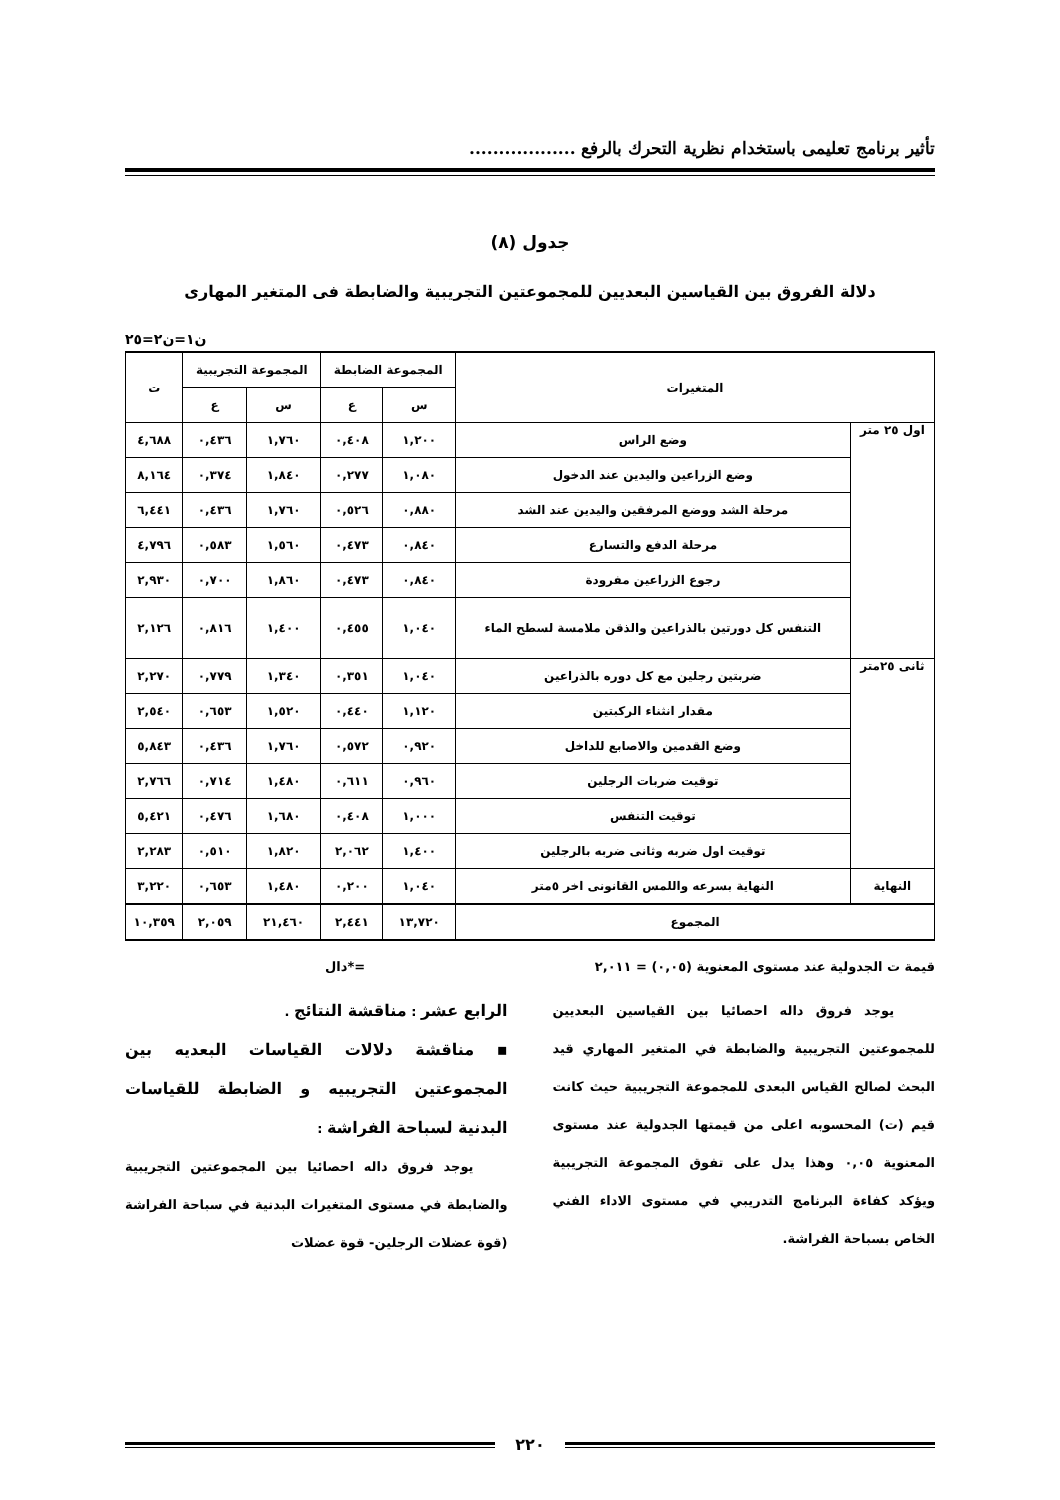تأثير برنامج تعليمى باستخدام نظرية التحرك بالرفع ..................
جدول (٨)
دلالة الفروق بين القياسين البعديين للمجموعتين التجريبية والضابطة فى المتغير المهارى
ن١=ن٢=٢٥
| المتغيرات | | المجموعة الضابطة | | المجموعة التجريبية | | ت |
| --- | --- | --- | --- | --- | --- | --- |
| | | س | ع | س | ع | |
| اول ٢٥ متر | وضع الراس | ١,٢٠٠ | ٠,٤٠٨ | ١,٧٦٠ | ٠,٤٣٦ | ٤,٦٨٨ |
| | وضع الزراعين واليدين عند الدخول | ١,٠٨٠ | ٠,٢٧٧ | ١,٨٤٠ | ٠,٣٧٤ | ٨,١٦٤ |
| | مرحلة الشد ووضع المرفقين واليدين عند الشد | ٠,٨٨٠ | ٠,٥٢٦ | ١,٧٦٠ | ٠,٤٣٦ | ٦,٤٤١ |
| | مرحلة الدفع والتسارع | ٠,٨٤٠ | ٠,٤٧٣ | ١,٥٦٠ | ٠,٥٨٣ | ٤,٧٩٦ |
| | رجوع الزراعين مفرودة | ٠,٨٤٠ | ٠,٤٧٣ | ١,٨٦٠ | ٠,٧٠٠ | ٢,٩٣٠ |
| | التنفس كل دورتين بالذراعين والذقن ملامسة لسطح الماء | ١,٠٤٠ | ٠,٤٥٥ | ١,٤٠٠ | ٠,٨١٦ | ٢,١٢٦ |
| ثانى ٢٥متر | ضربتين رجلين مع كل دوره بالذراعين | ١,٠٤٠ | ٠,٣٥١ | ١,٣٤٠ | ٠,٧٧٩ | ٢,٢٧٠ |
| | مقدار انثناء الركبتين | ١,١٢٠ | ٠,٤٤٠ | ١,٥٢٠ | ٠,٦٥٣ | ٢,٥٤٠ |
| | وضع القدمين والاصابع للداخل | ٠,٩٢٠ | ٠,٥٧٢ | ١,٧٦٠ | ٠,٤٣٦ | ٥,٨٤٣ |
| | توقيت ضربات الرجلين | ٠,٩٦٠ | ٠,٦١١ | ١,٤٨٠ | ٠,٧١٤ | ٢,٧٦٦ |
| | توقيت التنفس | ١,٠٠٠ | ٠,٤٠٨ | ١,٦٨٠ | ٠,٤٧٦ | ٥,٤٢١ |
| | توقيت اول ضربه وثانى ضربه بالرجلين | ١,٤٠٠ | ٢,٠٦٢ | ١,٨٢٠ | ٠,٥١٠ | ٢,٢٨٣ |
| النهاية | النهاية بسرعه واللمس القانونى اخر ٥متر | ١,٠٤٠ | ٠,٢٠٠ | ١,٤٨٠ | ٠,٦٥٣ | ٣,٢٢٠ |
| المجموع | | ١٣,٧٢٠ | ٢,٤٤١ | ٢١,٤٦٠ | ٢,٠٥٩ | ١٠,٣٥٩ |
قيمة ت الجدولية عند مستوى المعنوية (٠,٠٥) = ٢,٠١١ =*دال
يوجد فروق داله احصائيا بين القياسين البعديين للمجموعتين التجريبية والضابطة في المتغير المهاري قيد البحث لصالح القياس البعدى للمجموعة التجريبية حيث كانت قيم (ت) المحسوبه اعلى من قيمتها الجدولية عند مستوى المعنوية ٠,٠٥ وهذا يدل على تفوق المجموعة التجريبية ويؤكد كفاءة البرنامج التدريبي في مستوى الاداء الفني الخاص بسباحة الفراشة.
الرابع عشر : مناقشة النتائج .
▪ مناقشة دلالات القياسات البعديه بين المجموعتين التجريبيه و الضابطة للقياسات البدنية لسباحة الفراشة :
يوجد فروق داله احصائيا بين المجموعتين التجريبية والضابطة في مستوى المتغيرات البدنية في سباحة الفراشة (قوة عضلات الرجلين- قوة عضلات
٢٢٠